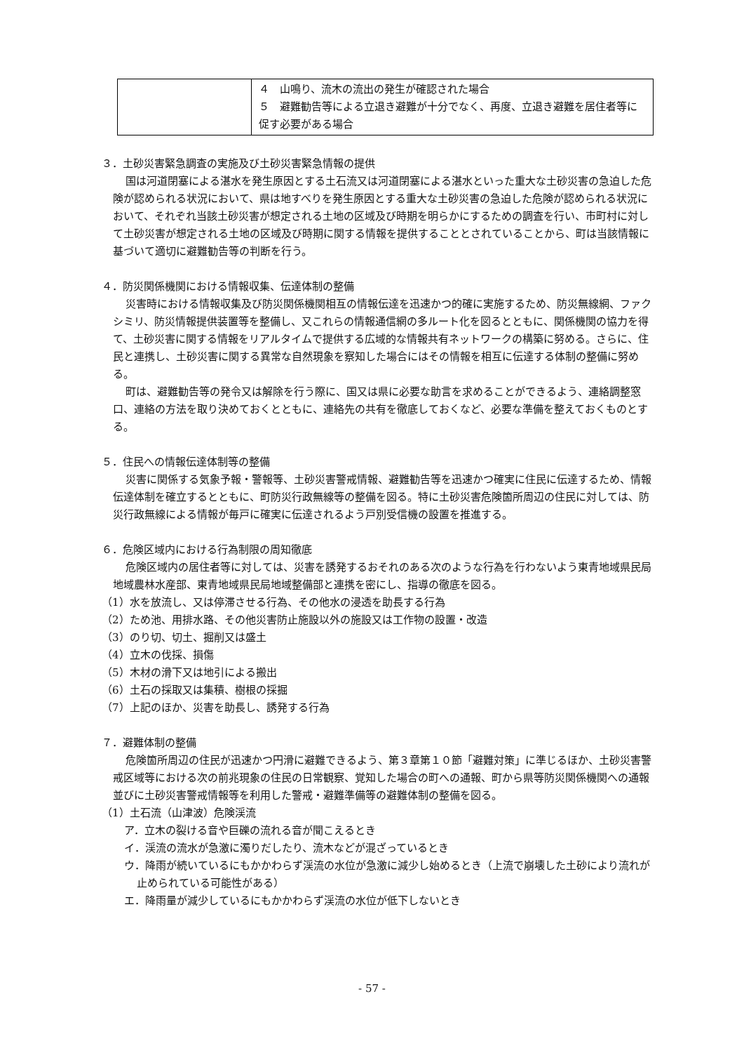| | ４ 山鳴り、流木の流出の発生が確認された場合 ５ 避難勧告等による立退き避難が十分でなく、再度、立退き避難を居住者等に促す必要がある場合 |
３．土砂災害緊急調査の実施及び土砂災害緊急情報の提供
国は河道閉塞による湛水を発生原因とする土石流又は河道閉塞による湛水といった重大な土砂災害の急迫した危険が認められる状況において、県は地すべりを発生原因とする重大な土砂災害の急迫した危険が認められる状況において、それぞれ当該土砂災害が想定される土地の区域及び時期を明らかにするための調査を行い、市町村に対して土砂災害が想定される土地の区域及び時期に関する情報を提供することとされていることから、町は当該情報に基づいて適切に避難勧告等の判断を行う。
４．防災関係機関における情報収集、伝達体制の整備
災害時における情報収集及び防災関係機関相互の情報伝達を迅速かつ的確に実施するため、防災無線網、ファクシミリ、防災情報提供装置等を整備し、又これらの情報通信網の多ルート化を図るとともに、関係機関の協力を得て、土砂災害に関する情報をリアルタイムで提供する広域的な情報共有ネットワークの構築に努める。さらに、住民と連携し、土砂災害に関する異常な自然現象を察知した場合にはその情報を相互に伝達する体制の整備に努める。
町は、避難勧告等の発令又は解除を行う際に、国又は県に必要な助言を求めることができるよう、連絡調整窓口、連絡の方法を取り決めておくとともに、連絡先の共有を徹底しておくなど、必要な準備を整えておくものとする。
５．住民への情報伝達体制等の整備
災害に関係する気象予報・警報等、土砂災害警戒情報、避難勧告等を迅速かつ確実に住民に伝達するため、情報伝達体制を確立するとともに、町防災行政無線等の整備を図る。特に土砂災害危険箇所周辺の住民に対しては、防災行政無線による情報が毎戸に確実に伝達されるよう戸別受信機の設置を推進する。
６．危険区域内における行為制限の周知徹底
危険区域内の居住者等に対しては、災害を誘発するおそれのある次のような行為を行わないよう東青地域県民局地域農林水産部、東青地域県民局地域整備部と連携を密にし、指導の徹底を図る。
（1）水を放流し、又は停滞させる行為、その他水の浸透を助長する行為
（2）ため池、用排水路、その他災害防止施設以外の施設又は工作物の設置・改造
（3）のり切、切土、掘削又は盛土
（4）立木の伐採、損傷
（5）木材の滑下又は地引による搬出
（6）土石の採取又は集積、樹根の採掘
（7）上記のほか、災害を助長し、誘発する行為
７．避難体制の整備
危険箇所周辺の住民が迅速かつ円滑に避難できるよう、第３章第１０節「避難対策」に準じるほか、土砂災害警戒区域等における次の前兆現象の住民の日常観察、覚知した場合の町への通報、町から県等防災関係機関への通報並びに土砂災害警戒情報等を利用した警戒・避難準備等の避難体制の整備を図る。
（1）土石流（山津波）危険渓流
ア．立木の裂ける音や巨礫の流れる音が聞こえるとき
イ．渓流の流水が急激に濁りだしたり、流木などが混ざっているとき
ウ．降雨が続いているにもかかわらず渓流の水位が急激に減少し始めるとき（上流で崩壊した土砂により流れが止められている可能性がある）
エ．降雨量が減少しているにもかかわらず渓流の水位が低下しないとき
- 57 -